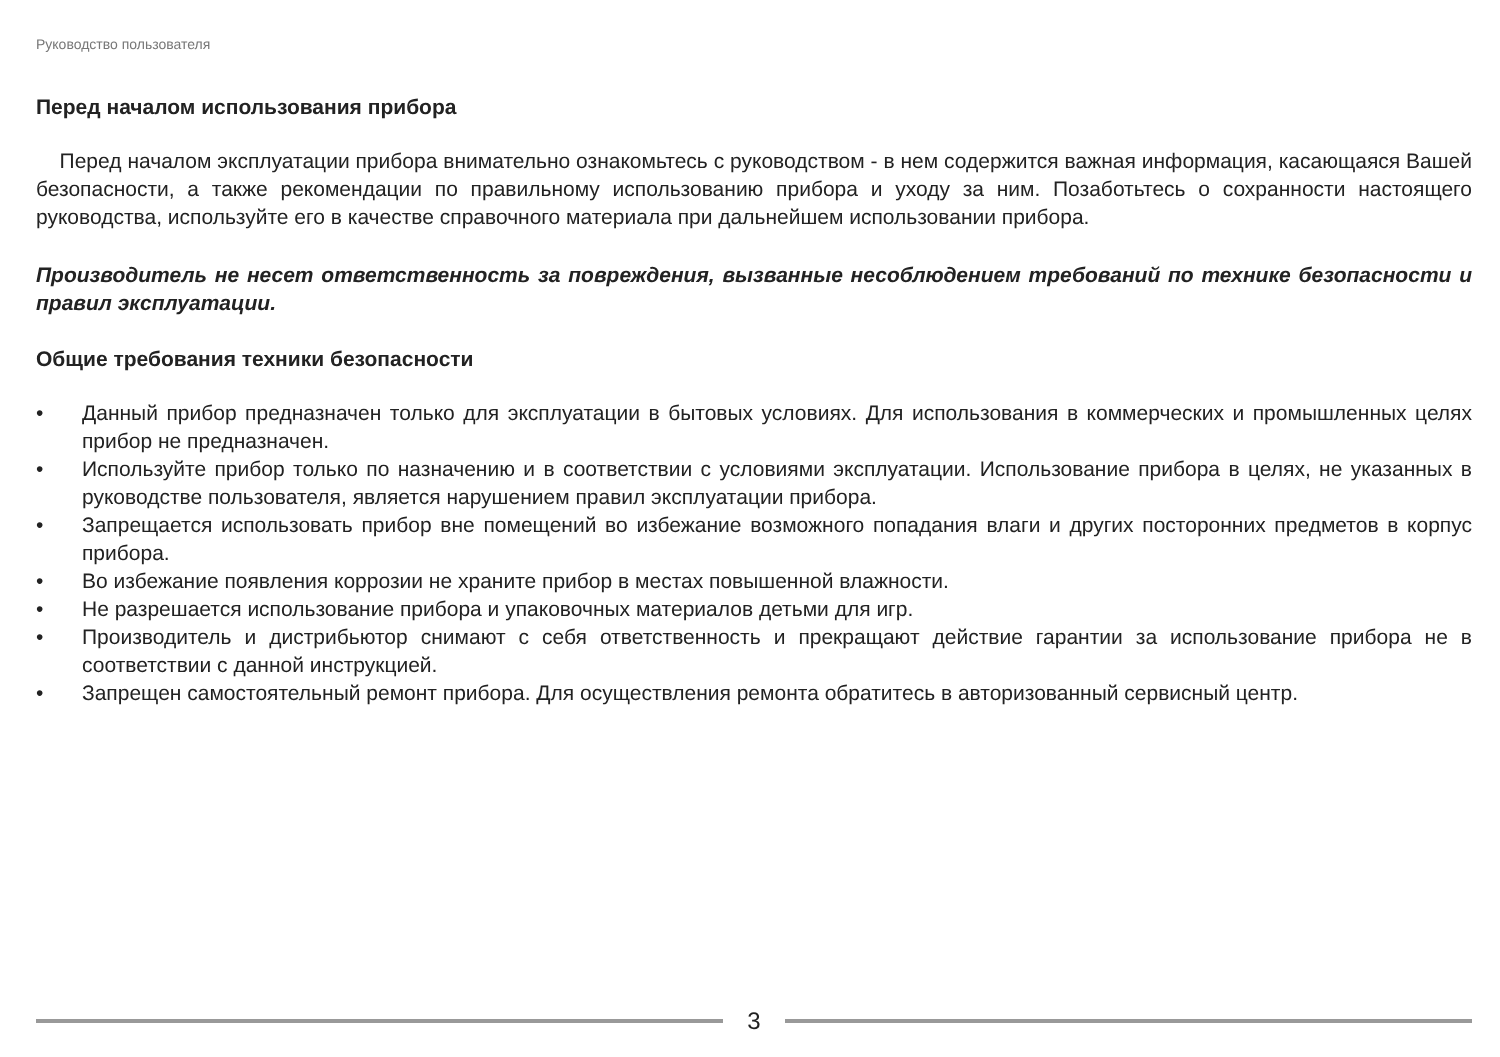Руководство пользователя
Перед началом использования прибора
Перед началом эксплуатации прибора внимательно ознакомьтесь с руководством - в нем содержится важная информация, касающаяся Вашей безопасности, а также рекомендации по правильному использованию прибора и уходу за ним. Позаботьтесь о сохранности настоящего руководства, используйте его в качестве справочного материала при дальнейшем использовании прибора.
Производитель не несет ответственность за повреждения, вызванные несоблюдением требований по технике безопасности и правил эксплуатации.
Общие требования техники безопасности
• Данный прибор предназначен только для эксплуатации в бытовых условиях. Для использования в коммерческих и промышленных целях прибор не предназначен.
• Используйте прибор только по назначению и в соответствии с условиями эксплуатации. Использование прибора в целях, не указанных в руководстве пользователя, является нарушением правил эксплуатации прибора.
• Запрещается использовать прибор вне помещений во избежание возможного попадания влаги и других посторонних предметов в корпус прибора.
• Во избежание появления коррозии не храните прибор в местах повышенной влажности.
• Не разрешается использование прибора и упаковочных материалов детьми для игр.
• Производитель и дистрибьютор снимают с себя ответственность и прекращают действие гарантии за использование прибора не в соответствии с данной инструкцией.
• Запрещен самостоятельный ремонт прибора. Для осуществления ремонта обратитесь в авторизованный сервисный центр.
3